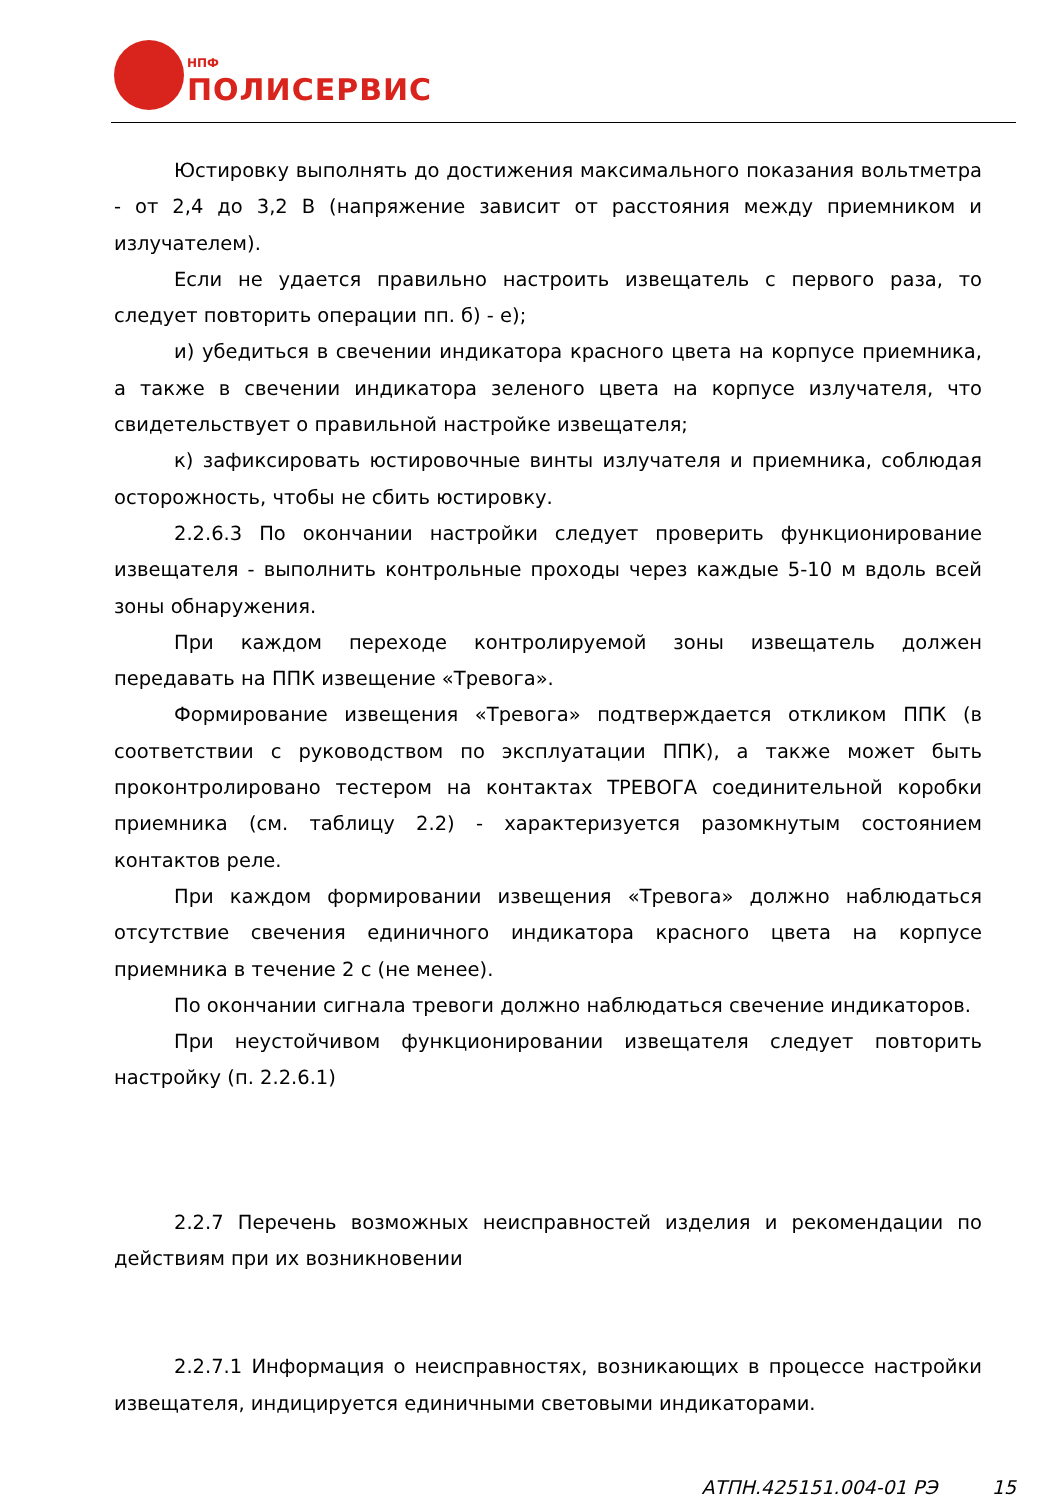НПФ
ПОЛИСЕРВИС
Юстировку выполнять до достижения максимального показания вольтметра - от 2,4 до 3,2 В (напряжение зависит от расстояния между приемником и излучателем).
Если не удается правильно настроить извещатель с первого раза, то следует повторить операции пп. б) - е);
и) убедиться в свечении индикатора красного цвета на корпусе приемника, а также в свечении индикатора зеленого цвета на корпусе излучателя, что свидетельствует о правильной настройке извещателя;
к) зафиксировать юстировочные винты излучателя и приемника, соблюдая осторожность, чтобы не сбить юстировку.
2.2.6.3 По окончании настройки следует проверить функционирование извещателя - выполнить контрольные проходы через каждые 5-10 м вдоль всей зоны обнаружения.
При каждом переходе контролируемой зоны извещатель должен передавать на ППК извещение «Тревога».
Формирование извещения «Тревога» подтверждается откликом ППК (в соответствии с руководством по эксплуатации ППК), а также может быть проконтролировано тестером на контактах ТРЕВОГА соединительной коробки приемника (см. таблицу 2.2) - характеризуется разомкнутым состоянием контактов реле.
При каждом формировании извещения «Тревога» должно наблюдаться отсутствие свечения единичного индикатора красного цвета на корпусе приемника в течение 2 с (не менее).
По окончании сигнала тревоги должно наблюдаться свечение индикаторов.
При неустойчивом функционировании извещателя следует повторить настройку (п. 2.2.6.1)
2.2.7 Перечень возможных неисправностей изделия и рекомендации по действиям при их возникновении
2.2.7.1 Информация о неисправностях, возникающих в процессе настройки извещателя, индицируется единичными световыми индикаторами.
АТПН.425151.004-01 РЭ 15